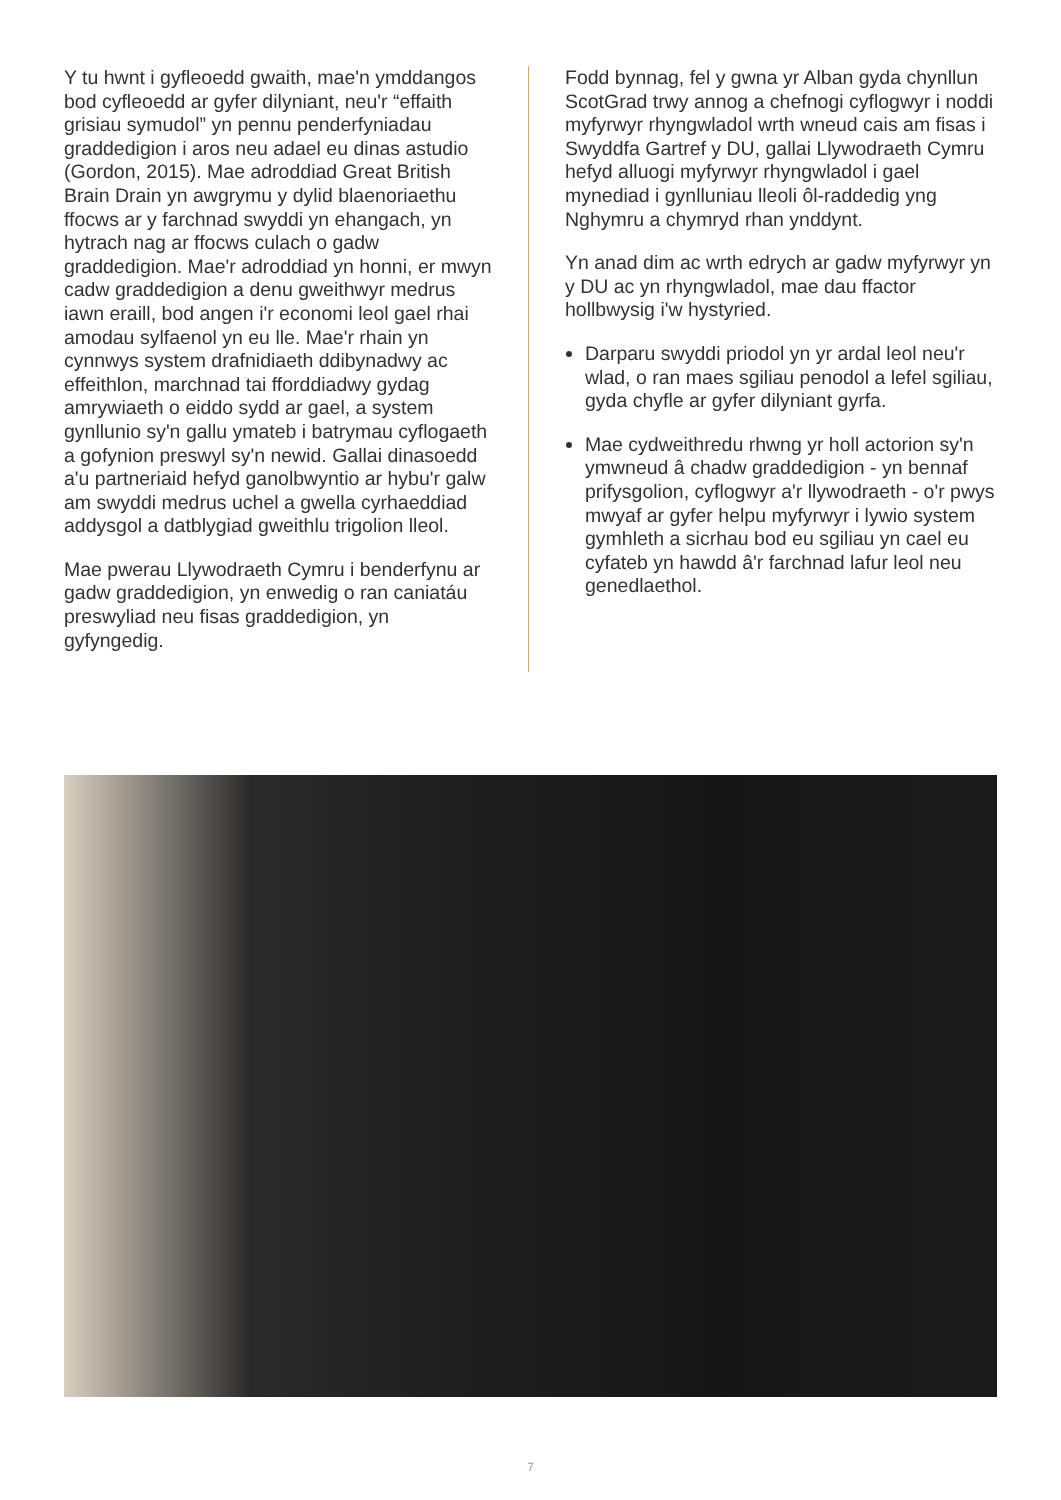Y tu hwnt i gyfleoedd gwaith, mae'n ymddangos bod cyfleoedd ar gyfer dilyniant, neu'r “effaith grisiau symudol” yn pennu penderfyniadau graddedigion i aros neu adael eu dinas astudio (Gordon, 2015). Mae adroddiad Great British Brain Drain yn awgrymu y dylid blaenoriaethu ffocws ar y farchnad swyddi yn ehangach, yn hytrach nag ar ffocws culach o gadw graddedigion. Mae'r adroddiad yn honni, er mwyn cadw graddedigion a denu gweithwyr medrus iawn eraill, bod angen i'r economi leol gael rhai amodau sylfaenol yn eu lle. Mae'r rhain yn cynnwys system drafnidiaeth ddibynadwy ac effeithlon, marchnad tai fforddiadwy gydag amrywiaeth o eiddo sydd ar gael, a system gynllunio sy'n gallu ymateb i batrymau cyflogaeth a gofynion preswyl sy'n newid. Gallai dinasoedd a'u partneriaid hefyd ganolbwyntio ar hybu'r galw am swyddi medrus uchel a gwella cyrhaeddiad addysgol a datblygiad gweithlu trigolion lleol.
Mae pwerau Llywodraeth Cymru i benderfynu ar gadw graddedigion, yn enwedig o ran caniatáu preswyliad neu fisas graddedigion, yn gyfyngedig.
Fodd bynnag, fel y gwna yr Alban gyda chynllun ScotGrad trwy annog a chefnogi cyflogwyr i noddi myfyrwyr rhyngwladol wrth wneud cais am fisas i Swyddfa Gartref y DU, gallai Llywodraeth Cymru hefyd alluogi myfyrwyr rhyngwladol i gael mynediad i gynlluniau lleoli ôl-raddedig yng Nghymru a chymryd rhan ynddynt.
Yn anad dim ac wrth edrych ar gadw myfyrwyr yn y DU ac yn rhyngwladol, mae dau ffactor hollbwysig i'w hystyried.
Darparu swyddi priodol yn yr ardal leol neu'r wlad, o ran maes sgiliau penodol a lefel sgiliau, gyda chyfle ar gyfer dilyniant gyrfa.
Mae cydweithredu rhwng yr holl actorion sy'n ymwneud â chadw graddedigion - yn bennaf prifysgolion, cyflogwyr a'r llywodraeth - o'r pwys mwyaf ar gyfer helpu myfyrwyr i lywio system gymhleth a sicrhau bod eu sgiliau yn cael eu cyfateb yn hawdd â'r farchnad lafur leol neu genedlaethol.
7